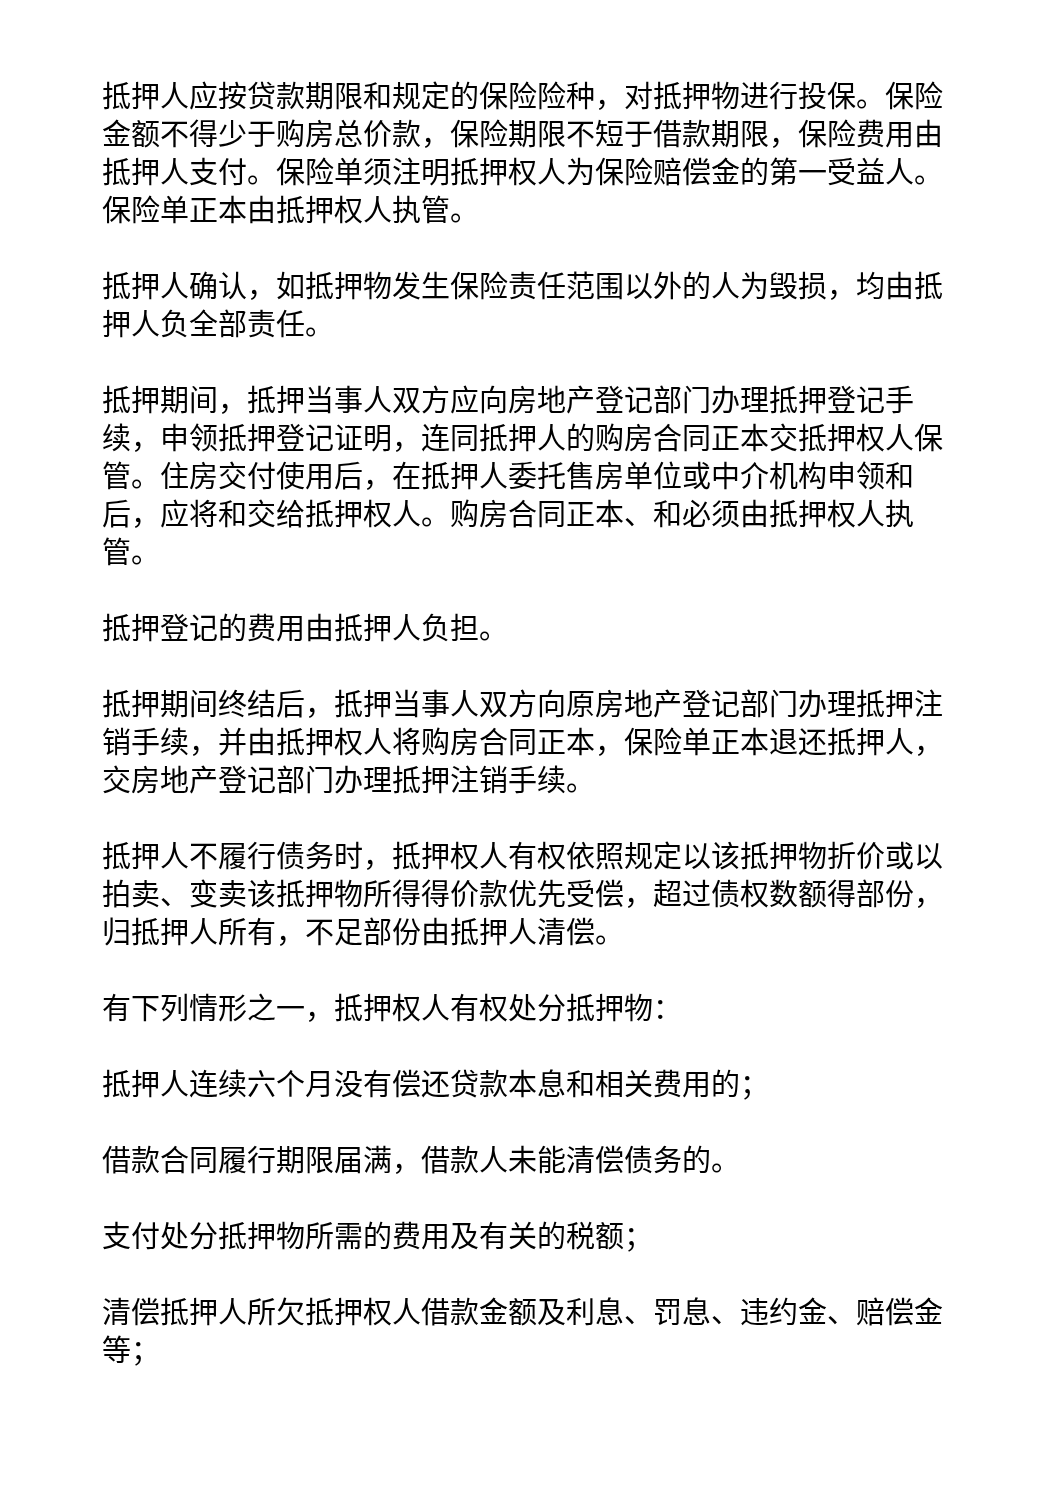抵押人应按贷款期限和规定的保险险种，对抵押物进行投保。保险金额不得少于购房总价款，保险期限不短于借款期限，保险费用由抵押人支付。保险单须注明抵押权人为保险赔偿金的第一受益人。保险单正本由抵押权人执管。
抵押人确认，如抵押物发生保险责任范围以外的人为毁损，均由抵押人负全部责任。
抵押期间，抵押当事人双方应向房地产登记部门办理抵押登记手续，申领抵押登记证明，连同抵押人的购房合同正本交抵押权人保管。住房交付使用后，在抵押人委托售房单位或中介机构申领和后，应将和交给抵押权人。购房合同正本、和必须由抵押权人执管。
抵押登记的费用由抵押人负担。
抵押期间终结后，抵押当事人双方向原房地产登记部门办理抵押注销手续，并由抵押权人将购房合同正本，保险单正本退还抵押人，交房地产登记部门办理抵押注销手续。
抵押人不履行债务时，抵押权人有权依照规定以该抵押物折价或以拍卖、变卖该抵押物所得得价款优先受偿，超过债权数额得部份，归抵押人所有，不足部份由抵押人清偿。
有下列情形之一，抵押权人有权处分抵押物：
抵押人连续六个月没有偿还贷款本息和相关费用的；
借款合同履行期限届满，借款人未能清偿债务的。
支付处分抵押物所需的费用及有关的税额；
清偿抵押人所欠抵押权人借款金额及利息、罚息、违约金、赔偿金等；